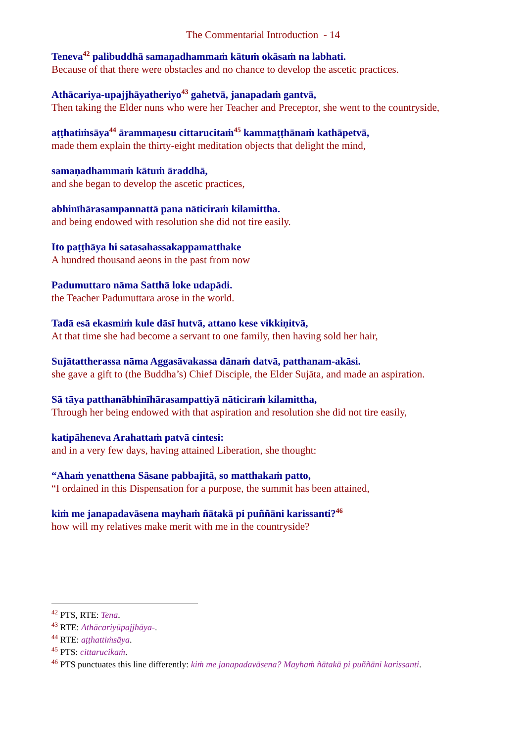The Commentarial Introduction - 14
Teneva<sup>42</sup> palibuddhā samaṇadhammaṁ kātuṁ okāsaṁ na labhati.
Because of that there were obstacles and no chance to develop the ascetic practices.
Athācariya-upajjhāyatheriyo<sup>43</sup> gahetvā, janapadaṁ gantvā,
Then taking the Elder nuns who were her Teacher and Preceptor, she went to the countryside,
aṭṭhatiṁsāya<sup>44</sup> ārammaṇesu cittarucitaṁ<sup>45</sup> kammaṭṭhānaṁ kathāpetvā,
made them explain the thirty-eight meditation objects that delight the mind,
samaṇadhammaṁ kātuṁ āraddhā,
and she began to develop the ascetic practices,
abhinīhārasampannattā pana nāticiraṁ kilamittha.
and being endowed with resolution she did not tire easily.
Ito paṭṭhāya hi satasahassakappamatthake
A hundred thousand aeons in the past from now
Padumuttaro nāma Satthā loke udapādi.
the Teacher Padumuttara arose in the world.
Tadā esā ekasmiṁ kule dāsī hutvā, attano kese vikkiṇitvā,
At that time she had become a servant to one family, then having sold her hair,
Sujātattherassa nāma Aggasāvakassa dānaṁ datvā, patthanam-akāsi.
she gave a gift to (the Buddha’s) Chief Disciple, the Elder Sujāta, and made an aspiration.
Sā tāya patthanābhinīhārasampattiyā nāticiraṁ kilamittha,
Through her being endowed with that aspiration and resolution she did not tire easily,
katipāheneva Arahattaṁ patvā cintesi:
and in a very few days, having attained Liberation, she thought:
“Ahaṁ yenatthena Sāsane pabbajitā, so matthakaṁ patto,
“I ordained in this Dispensation for a purpose, the summit has been attained,
kiṁ me janapadavāsena mayhaṁ ñātakā pi puññāni karissanti?<sup>46</sup>
how will my relatives make merit with me in the countryside?
<sup>42</sup> PTS, RTE: Tena.
<sup>43</sup> RTE: Athācariyūpajjhāya-.
<sup>44</sup> RTE: aṭṭhattiṁsāya.
<sup>45</sup> PTS: cittarucikaṁ.
<sup>46</sup> PTS punctuates this line differently: kiṁ me janapadavāsena? Mayhaṁ ñātakā pi puññāni karissanti.